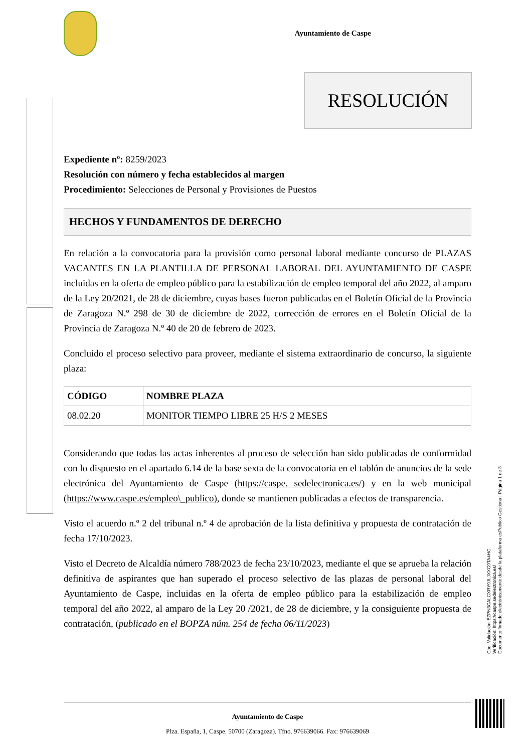Ayuntamiento de Caspe
RESOLUCIÓN
Expediente nº: 8259/2023
Resolución con número y fecha establecidos al margen
Procedimiento: Selecciones de Personal y Provisiones de Puestos
HECHOS Y FUNDAMENTOS DE DERECHO
En relación a la convocatoria para la provisión como personal laboral mediante concurso de PLAZAS VACANTES EN LA PLANTILLA DE PERSONAL LABORAL DEL AYUNTAMIENTO DE CASPE incluidas en la oferta de empleo público para la estabilización de empleo temporal del año 2022, al amparo de la Ley 20/2021, de 28 de diciembre, cuyas bases fueron publicadas en el Boletín Oficial de la Provincia de Zaragoza N.º 298 de 30 de diciembre de 2022, corrección de errores en el Boletín Oficial de la Provincia de Zaragoza N.º 40 de 20 de febrero de 2023.
Concluido el proceso selectivo para proveer, mediante el sistema extraordinario de concurso, la siguiente plaza:
| CÓDIGO | NOMBRE PLAZA |
| --- | --- |
| 08.02.20 | MONITOR TIEMPO LIBRE 25 H/S 2 MESES |
Considerando que todas las actas inherentes al proceso de selección han sido publicadas de conformidad con lo dispuesto en el apartado 6.14 de la base sexta de la convocatoria en el tablón de anuncios de la sede electrónica del Ayuntamiento de Caspe (https://caspe. sedelectronica.es/) y en la web municipal (https://www.caspe.es/empleo\_publico), donde se mantienen publicadas a efectos de transparencia.
Visto el acuerdo n.º 2 del tribunal n.º 4 de aprobación de la lista definitiva y propuesta de contratación de fecha 17/10/2023.
Visto el Decreto de Alcaldía número 788/2023 de fecha 23/10/2023, mediante el que se aprueba la relación definitiva de aspirantes que han superado el proceso selectivo de las plazas de personal laboral del Ayuntamiento de Caspe, incluidas en la oferta de empleo público para la estabilización de empleo temporal del año 2022, al amparo de la Ley 20 /2021, de 28 de diciembre, y la consiguiente propuesta de contratación, (publicado en el BOPZA núm. 254 de fecha 06/11/2023)
Ayuntamiento de Caspe
Plza. España, 1, Caspe. 50700 (Zaragoza). Tfno. 976639066. Fax: 976639069
Cód. Validación: 5ZPN3CALCXRY9JLJXXG9TA4HC
Verificación: https://caspe.sedelectronica.es/
Documento firmado electrónicamente desde la plataforma esPublico Gestiona | Página 1 de 3